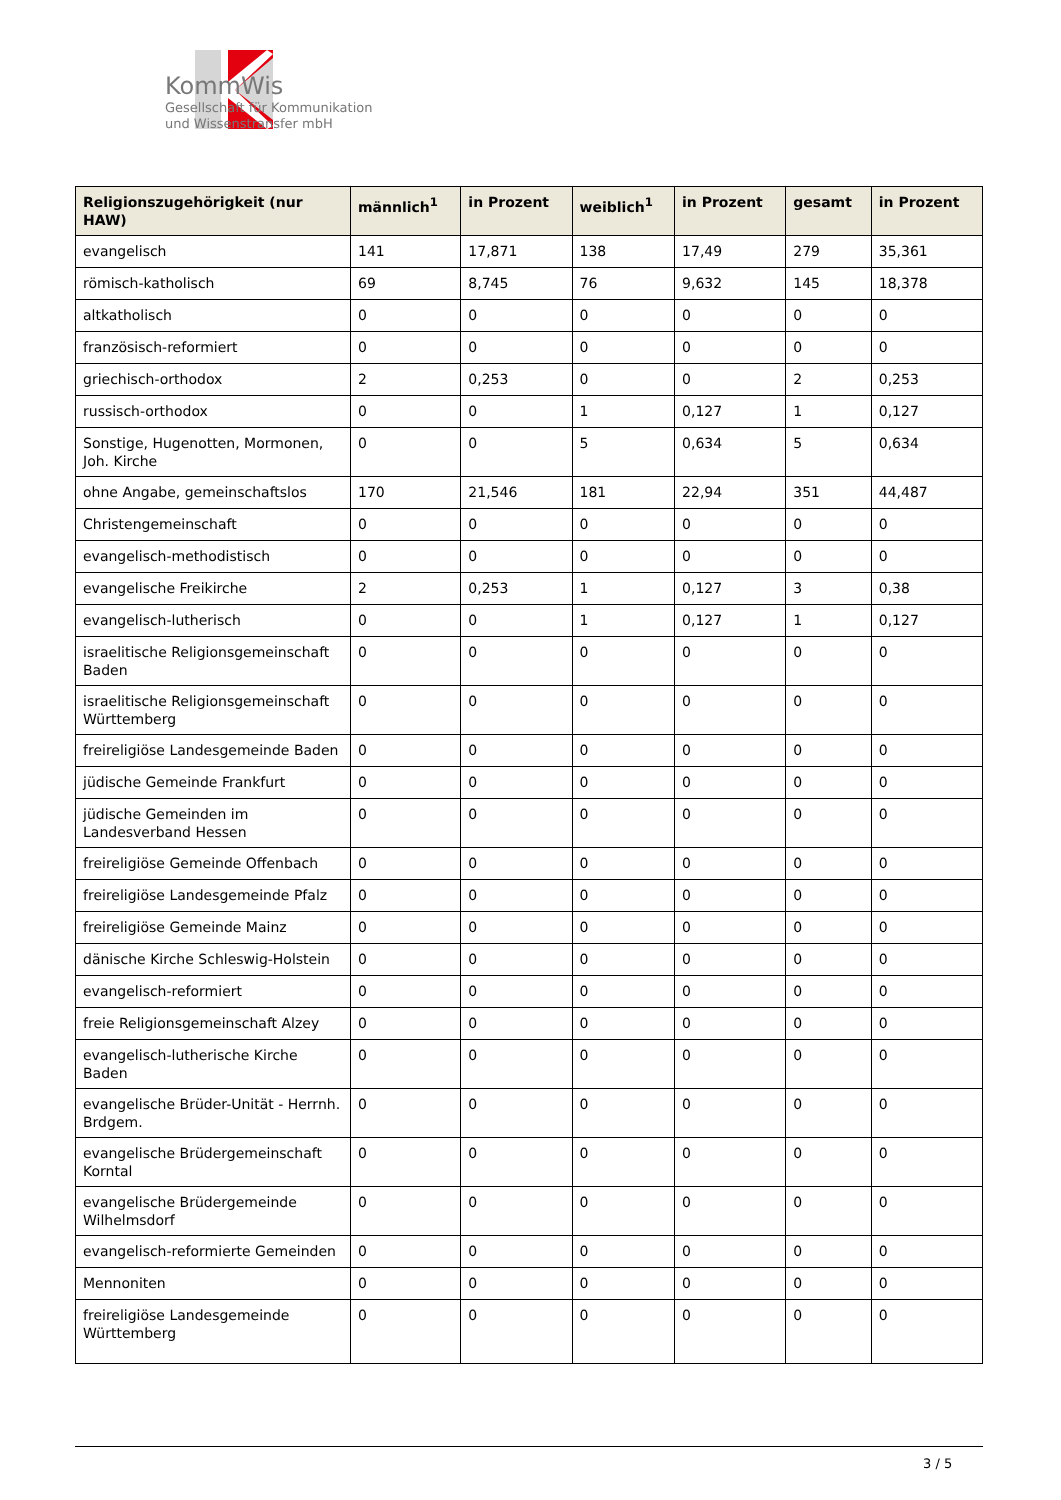KommWis
Gesellschaft für Kommunikation
und Wissenstransfer mbH
| Religionszugehörigkeit (nur HAW) | männlich<sup>1</sup> | in Prozent | weiblich<sup>1</sup> | in Prozent | gesamt | in Prozent |
| --- | --- | --- | --- | --- | --- | --- |
| evangelisch | 141 | 17,871 | 138 | 17,49 | 279 | 35,361 |
| römisch-katholisch | 69 | 8,745 | 76 | 9,632 | 145 | 18,378 |
| altkatholisch | 0 | 0 | 0 | 0 | 0 | 0 |
| französisch-reformiert | 0 | 0 | 0 | 0 | 0 | 0 |
| griechisch-orthodox | 2 | 0,253 | 0 | 0 | 2 | 0,253 |
| russisch-orthodox | 0 | 0 | 1 | 0,127 | 1 | 0,127 |
| Sonstige, Hugenotten, Mormonen, Joh. Kirche | 0 | 0 | 5 | 0,634 | 5 | 0,634 |
| ohne Angabe, gemeinschaftslos | 170 | 21,546 | 181 | 22,94 | 351 | 44,487 |
| Christengemeinschaft | 0 | 0 | 0 | 0 | 0 | 0 |
| evangelisch-methodistisch | 0 | 0 | 0 | 0 | 0 | 0 |
| evangelische Freikirche | 2 | 0,253 | 1 | 0,127 | 3 | 0,38 |
| evangelisch-lutherisch | 0 | 0 | 1 | 0,127 | 1 | 0,127 |
| israelitische Religionsgemeinschaft Baden | 0 | 0 | 0 | 0 | 0 | 0 |
| israelitische Religionsgemeinschaft Württemberg | 0 | 0 | 0 | 0 | 0 | 0 |
| freireligiöse Landesgemeinde Baden | 0 | 0 | 0 | 0 | 0 | 0 |
| jüdische Gemeinde Frankfurt | 0 | 0 | 0 | 0 | 0 | 0 |
| jüdische Gemeinden im Landesverband Hessen | 0 | 0 | 0 | 0 | 0 | 0 |
| freireligiöse Gemeinde Offenbach | 0 | 0 | 0 | 0 | 0 | 0 |
| freireligiöse Landesgemeinde Pfalz | 0 | 0 | 0 | 0 | 0 | 0 |
| freireligiöse Gemeinde Mainz | 0 | 0 | 0 | 0 | 0 | 0 |
| dänische Kirche Schleswig-Holstein | 0 | 0 | 0 | 0 | 0 | 0 |
| evangelisch-reformiert | 0 | 0 | 0 | 0 | 0 | 0 |
| freie Religionsgemeinschaft Alzey | 0 | 0 | 0 | 0 | 0 | 0 |
| evangelisch-lutherische Kirche Baden | 0 | 0 | 0 | 0 | 0 | 0 |
| evangelische Brüder-Unität - Herrnh. Brdgem. | 0 | 0 | 0 | 0 | 0 | 0 |
| evangelische Brüdergemeinschaft Korntal | 0 | 0 | 0 | 0 | 0 | 0 |
| evangelische Brüdergemeinde Wilhelmsdorf | 0 | 0 | 0 | 0 | 0 | 0 |
| evangelisch-reformierte Gemeinden | 0 | 0 | 0 | 0 | 0 | 0 |
| Mennoniten | 0 | 0 | 0 | 0 | 0 | 0 |
| freireligiöse Landesgemeinde Württemberg | 0 | 0 | 0 | 0 | 0 | 0 |
3 / 5